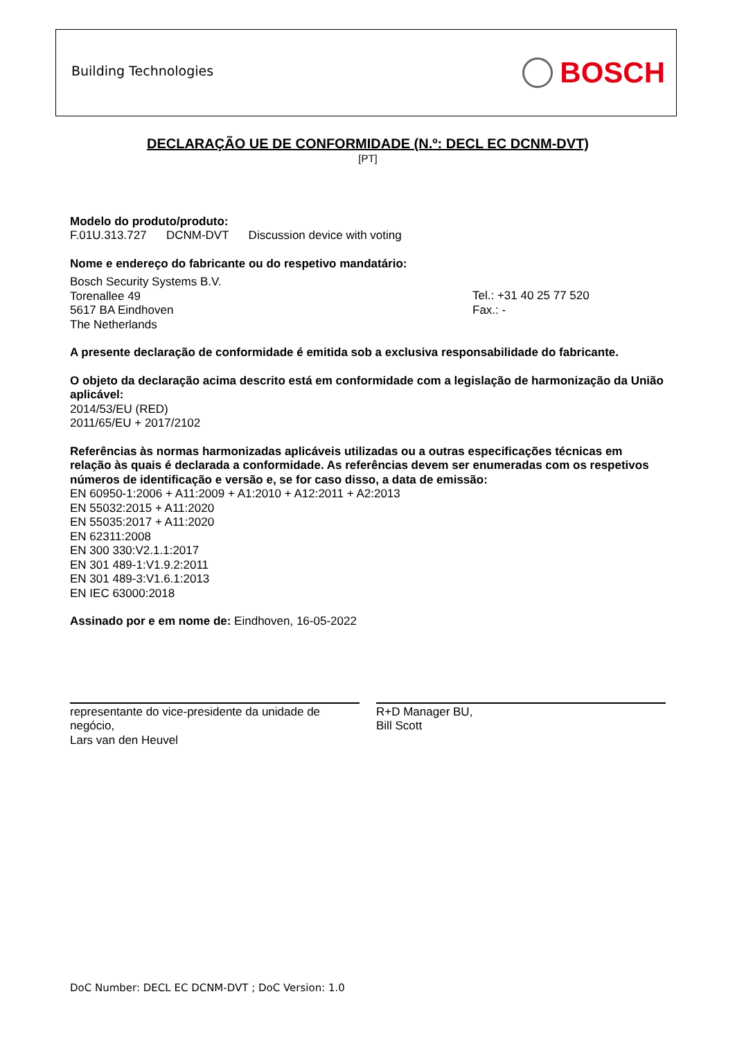Building Technologies BOSCH
DECLARAÇÃO UE DE CONFORMIDADE (N.º: DECL EC DCNM-DVT)
[PT]
Modelo do produto/produto:
F.01U.313.727 DCNM-DVT Discussion device with voting
Nome e endereço do fabricante ou do respetivo mandatário:
Bosch Security Systems B.V.
Torenallee 49
5617 BA Eindhoven
The Netherlands
Tel.: +31 40 25 77 520
Fax.: -
A presente declaração de conformidade é emitida sob a exclusiva responsabilidade do fabricante.
O objeto da declaração acima descrito está em conformidade com a legislação de harmonização da União aplicável:
2014/53/EU (RED)
2011/65/EU + 2017/2102
Referências às normas harmonizadas aplicáveis utilizadas ou a outras especificações técnicas em relação às quais é declarada a conformidade. As referências devem ser enumeradas com os respetivos números de identificação e versão e, se for caso disso, a data de emissão:
EN 60950-1:2006 + A11:2009 + A1:2010 + A12:2011 + A2:2013
EN 55032:2015 + A11:2020
EN 55035:2017 + A11:2020
EN 62311:2008
EN 300 330:V2.1.1:2017
EN 301 489-1:V1.9.2:2011
EN 301 489-3:V1.6.1:2013
EN IEC 63000:2018
Assinado por e em nome de: Eindhoven, 16-05-2022
representante do vice-presidente da unidade de negócio,
Lars van den Heuvel
R+D Manager BU,
Bill Scott
DoC Number: DECL EC DCNM-DVT ; DoC Version: 1.0